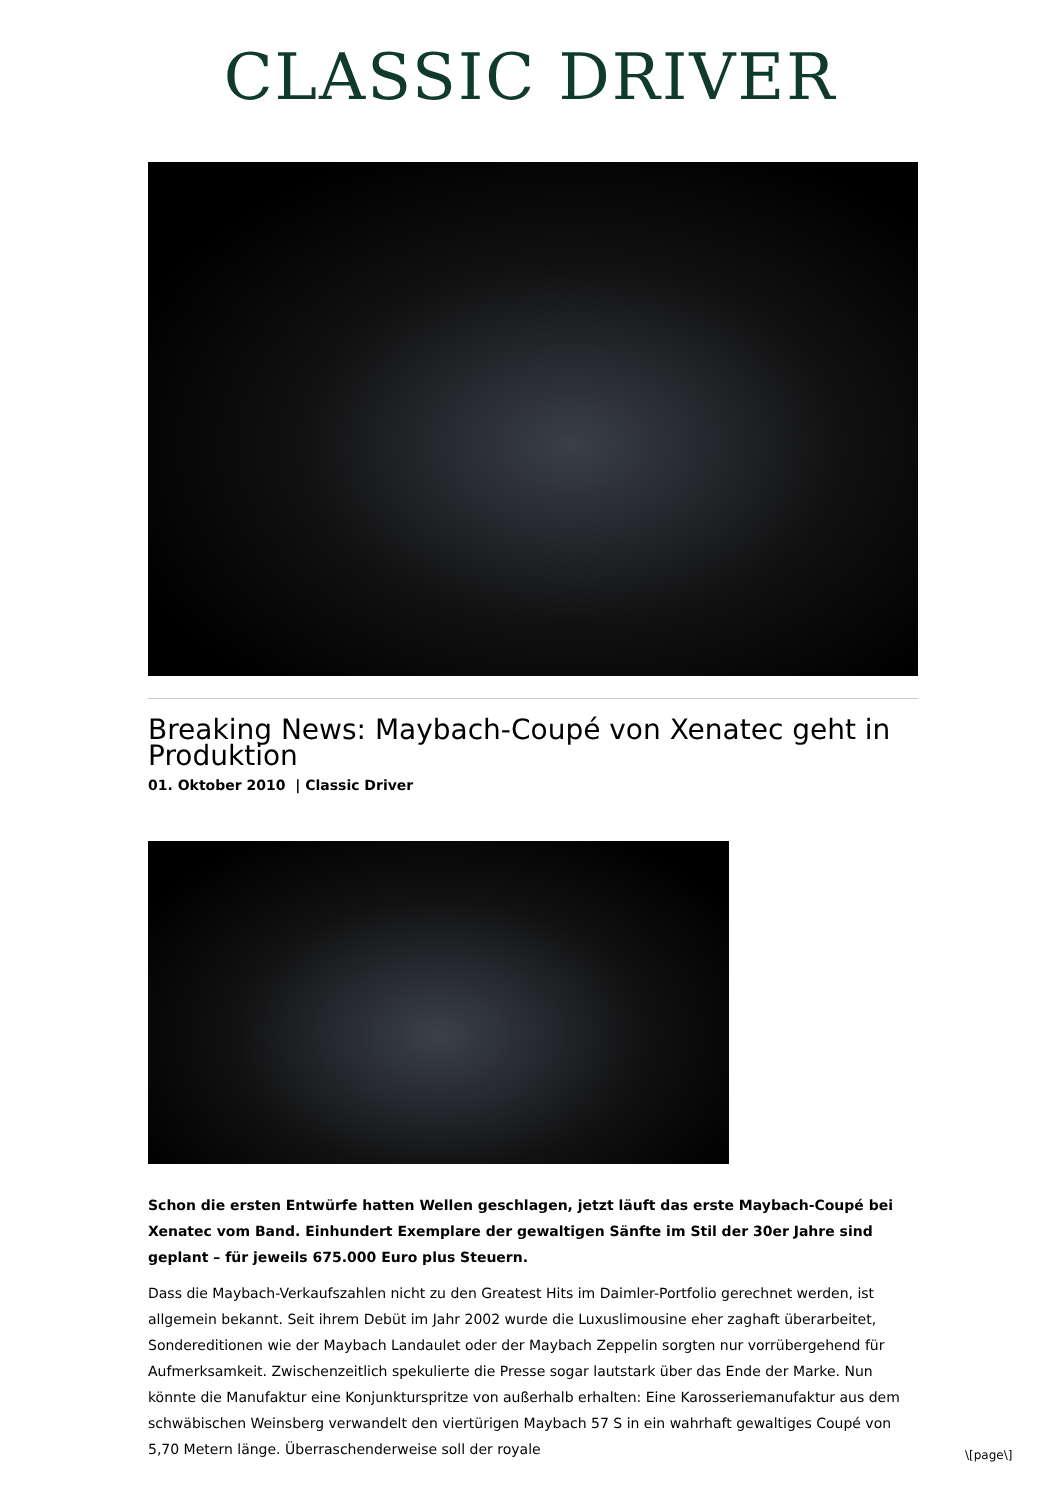CLASSIC DRIVER
Breaking News: Maybach-Coupé von Xenatec geht in Produktion
01. Oktober 2010 | Classic Driver
Schon die ersten Entwürfe hatten Wellen geschlagen, jetzt läuft das erste Maybach-Coupé bei Xenatec vom Band. Einhundert Exemplare der gewaltigen Sänfte im Stil der 30er Jahre sind geplant – für jeweils 675.000 Euro plus Steuern.
Dass die Maybach-Verkaufszahlen nicht zu den Greatest Hits im Daimler-Portfolio gerechnet werden, ist allgemein bekannt. Seit ihrem Debüt im Jahr 2002 wurde die Luxuslimousine eher zaghaft überarbeitet, Sondereditionen wie der Maybach Landaulet oder der Maybach Zeppelin sorgten nur vorrübergehend für Aufmerksamkeit. Zwischenzeitlich spekulierte die Presse sogar lautstark über das Ende der Marke. Nun könnte die Manufaktur eine Konjunkturspritze von außerhalb erhalten: Eine Karosseriemanufaktur aus dem schwäbischen Weinsberg verwandelt den viertürigen Maybach 57 S in ein wahrhaft gewaltiges Coupé von 5,70 Metern länge. Überraschenderweise soll der royale
\[page\]